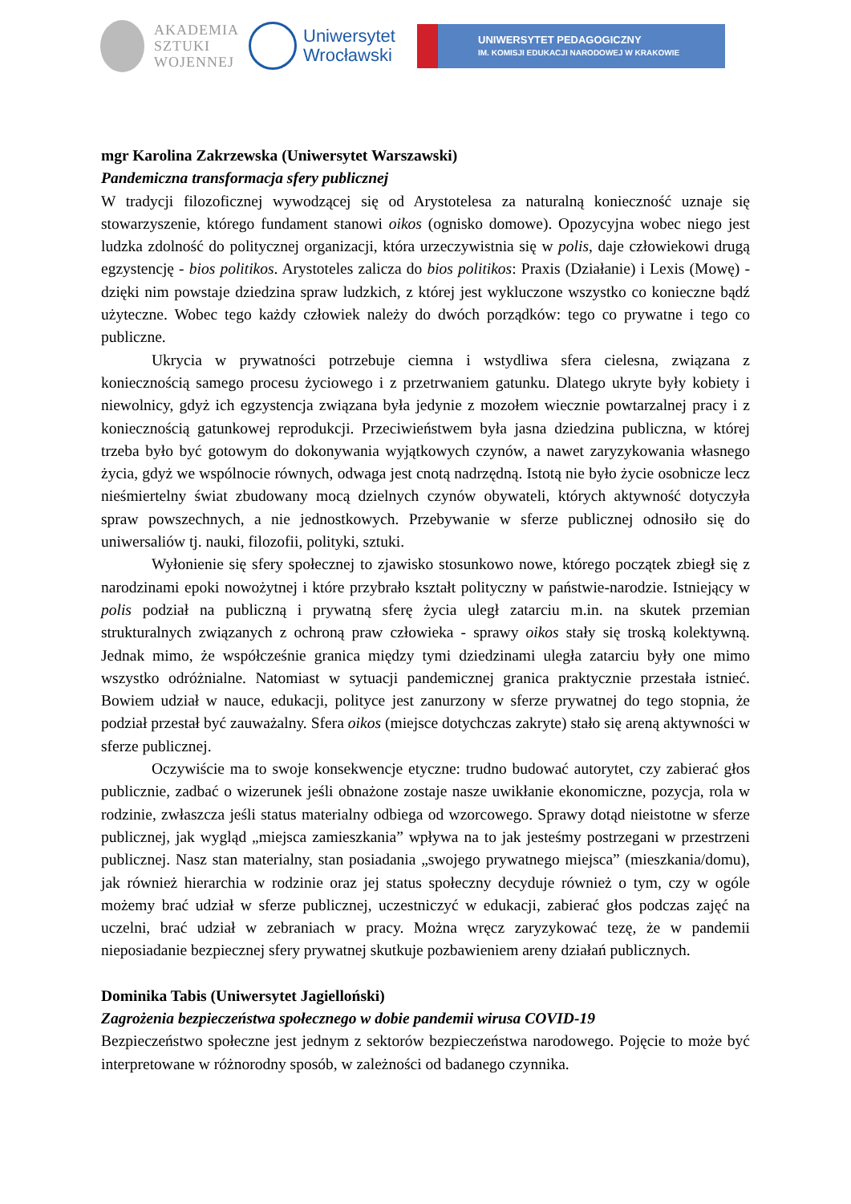AKADEMIA
SZTUKI
WOJENNEJ
Uniwersytet
Wrocławski
UNIWERSYTET PEDAGOGICZNY
IM. KOMISJI EDUKACJI NARODOWEJ W KRAKOWIE
mgr Karolina Zakrzewska (Uniwersytet Warszawski)
Pandemiczna transformacja sfery publicznej
W tradycji filozoficznej wywodzącej się od Arystotelesa za naturalną konieczność uznaje się stowarzyszenie, którego fundament stanowi oikos (ognisko domowe). Opozycyjna wobec niego jest ludzka zdolność do politycznej organizacji, która urzeczywistnia się w polis, daje człowiekowi drugą egzystencję - bios politikos. Arystoteles zalicza do bios politikos: Praxis (Działanie) i Lexis (Mowę) - dzięki nim powstaje dziedzina spraw ludzkich, z której jest wykluczone wszystko co konieczne bądź użyteczne. Wobec tego każdy człowiek należy do dwóch porządków: tego co prywatne i tego co publiczne.
Ukrycia w prywatności potrzebuje ciemna i wstydliwa sfera cielesna, związana z koniecznością samego procesu życiowego i z przetrwaniem gatunku. Dlatego ukryte były kobiety i niewolnicy, gdyż ich egzystencja związana była jedynie z mozołem wiecznie powtarzalnej pracy i z koniecznością gatunkowej reprodukcji. Przeciwieństwem była jasna dziedzina publiczna, w której trzeba było być gotowym do dokonywania wyjątkowych czynów, a nawet zaryzykowania własnego życia, gdyż we wspólnocie równych, odwaga jest cnotą nadrzędną. Istotą nie było życie osobnicze lecz nieśmiertelny świat zbudowany mocą dzielnych czynów obywateli, których aktywność dotyczyła spraw powszechnych, a nie jednostkowych. Przebywanie w sferze publicznej odnosiło się do uniwersaliów tj. nauki, filozofii, polityki, sztuki.
Wyłonienie się sfery społecznej to zjawisko stosunkowo nowe, którego początek zbiegł się z narodzinami epoki nowożytnej i które przybrało kształt polityczny w państwie-narodzie. Istniejący w polis podział na publiczną i prywatną sferę życia uległ zatarciu m.in. na skutek przemian strukturalnych związanych z ochroną praw człowieka - sprawy oikos stały się troską kolektywną. Jednak mimo, że współcześnie granica między tymi dziedzinami uległa zatarciu były one mimo wszystko odróżnialne. Natomiast w sytuacji pandemicznej granica praktycznie przestała istnieć. Bowiem udział w nauce, edukacji, polityce jest zanurzony w sferze prywatnej do tego stopnia, że podział przestał być zauważalny. Sfera oikos (miejsce dotychczas zakryte) stało się areną aktywności w sferze publicznej.
Oczywiście ma to swoje konsekwencje etyczne: trudno budować autorytet, czy zabierać głos publicznie, zadbać o wizerunek jeśli obnażone zostaje nasze uwikłanie ekonomiczne, pozycja, rola w rodzinie, zwłaszcza jeśli status materialny odbiega od wzorcowego. Sprawy dotąd nieistotne w sferze publicznej, jak wygląd „miejsca zamieszkania” wpływa na to jak jesteśmy postrzegani w przestrzeni publicznej. Nasz stan materialny, stan posiadania „swojego prywatnego miejsca” (mieszkania/domu), jak również hierarchia w rodzinie oraz jej status społeczny decyduje również o tym, czy w ogóle możemy brać udział w sferze publicznej, uczestniczyć w edukacji, zabierać głos podczas zajęć na uczelni, brać udział w zebraniach w pracy. Można wręcz zaryzykować tezę, że w pandemii nieposiadanie bezpiecznej sfery prywatnej skutkuje pozbawieniem areny działań publicznych.
Dominika Tabis (Uniwersytet Jagielloński)
Zagrożenia bezpieczeństwa społecznego w dobie pandemii wirusa COVID-19
Bezpieczeństwo społeczne jest jednym z sektorów bezpieczeństwa narodowego. Pojęcie to może być interpretowane w różnorodny sposób, w zależności od badanego czynnika.